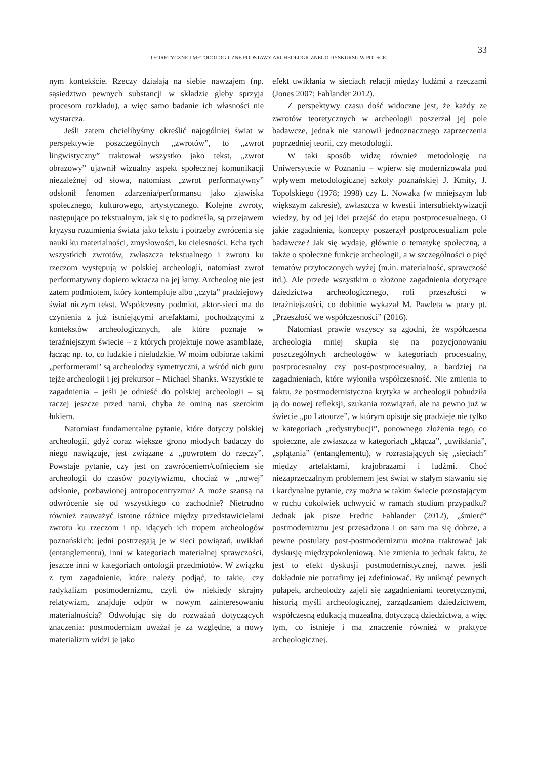33
TEORETYCZNE I METODOLOGICZNE PODSTAWY ARCHEOLOGICZNEGO DYSKURSU W POLSCE
nym kontekście. Rzeczy działają na siebie nawzajem (np. sąsiedztwo pewnych substancji w składzie gleby sprzyja procesom rozkładu), a więc samo badanie ich własności nie wystarcza.
Jeśli zatem chcielibyśmy określić najogólniej świat w perspektywie poszczególnych „zwrotów”, to „zwrot lingwistyczny” traktował wszystko jako tekst, „zwrot obrazowy” ujawnił wizualny aspekt społecznej komunikacji niezależnej od słowa, natomiast „zwrot performatywny” odsłonił fenomen zdarzenia/performansu jako zjawiska społecznego, kulturowego, artystycznego. Kolejne zwroty, następujące po tekstualnym, jak się to podkreśla, są przejawem kryzysu rozumienia świata jako tekstu i potrzeby zwrócenia się nauki ku materialności, zmysłowości, ku cielesności. Echa tych wszystkich zwrotów, zwłaszcza tekstualnego i zwrotu ku rzeczom występują w polskiej archeologii, natomiast zwrot performatywny dopiero wkracza na jej łamy. Archeolog nie jest zatem podmiotem, który kontempluje albo „czyta” pradziejowy świat niczym tekst. Współczesny podmiot, aktor-sieci ma do czynienia z już istniejącymi artefaktami, pochodzącymi z kontekstów archeologicznych, ale które poznaje w teraźniejszym świecie – z których projektuje nowe asamblaże, łącząc np. to, co ludzkie i nieludzkie. W moim odbiorze takimi „performerami’ są archeolodzy symetryczni, a wśród nich guru tejże archeologii i jej prekursor – Michael Shanks. Wszystkie te zagadnienia – jeśli je odnieść do polskiej archeologii – są raczej jeszcze przed nami, chyba że ominą nas szerokim łukiem.
Natomiast fundamentalne pytanie, które dotyczy polskiej archeologii, gdyż coraz większe grono młodych badaczy do niego nawiązuje, jest związane z „powrotem do rzeczy”. Powstaje pytanie, czy jest on zawróceniem/cofnięciem się archeologii do czasów pozytywizmu, chociaż w „nowej” odsłonie, pozbawionej antropocentryzmu? A może szansą na odwrócenie się od wszystkiego co zachodnie? Nietrudno również zauważyć istotne różnice między przedstawicielami zwrotu ku rzeczom i np. idących ich tropem archeologów poznańskich: jedni postrzegają je w sieci powiązań, uwikłań (entanglementu), inni w kategoriach materialnej sprawczości, jeszcze inni w kategoriach ontologii przedmiotów. W związku z tym zagadnienie, które należy podjąć, to takie, czy radykalizm postmodernizmu, czyli ów niekiedy skrajny relatywizm, znajduje odpór w nowym zainteresowaniu materialnością? Odwołując się do rozważań dotyczących znaczenia: postmodernizm uważał je za względne, a nowy materializm widzi je jako
efekt uwikłania w sieciach relacji między ludźmi a rzeczami (Jones 2007; Fahlander 2012).
Z perspektywy czasu dość widoczne jest, że każdy ze zwrotów teoretycznych w archeologii poszerzał jej pole badawcze, jednak nie stanowił jednoznacznego zaprzeczenia poprzedniej teorii, czy metodologii.
W taki sposób widzę również metodologię na Uniwersytecie w Poznaniu – wpierw się modernizowała pod wpływem metodologicznej szkoły poznańskiej J. Kmity, J. Topolskiego (1978; 1998) czy L. Nowaka (w mniejszym lub większym zakresie), zwłaszcza w kwestii intersubiektywizacji wiedzy, by od jej idei przejść do etapu postprocesualnego. O jakie zagadnienia, koncepty poszerzył postprocesualizm pole badawcze? Jak się wydaje, głównie o tematykę społeczną, a także o społeczne funkcje archeologii, a w szczególności o pięć tematów przytoczonych wyżej (m.in. materialność, sprawczość itd.). Ale przede wszystkim o złożone zagadnienia dotyczące dziedzictwa archeologicznego, roli przeszłości w teraźniejszości, co dobitnie wykazał M. Pawleta w pracy pt. „Przeszłość we współczesności” (2016).
Natomiast prawie wszyscy są zgodni, że współczesna archeologia mniej skupia się na pozycjonowaniu poszczególnych archeologów w kategoriach procesualny, postprocesualny czy post-postprocesualny, a bardziej na zagadnieniach, które wyłoniła współczesność. Nie zmienia to faktu, że postmodernistyczna krytyka w archeologii pobudziła ją do nowej refleksji, szukania rozwiązań, ale na pewno już w świecie „po Latourze”, w którym opisuje się pradzieje nie tylko w kategoriach „redystrybucji”, ponownego złożenia tego, co społeczne, ale zwłaszcza w kategoriach „kłącza”, „uwikłania”, „splątania” (entanglementu), w rozrastających się „sieciach” między artefaktami, krajobrazami i ludźmi. Choć niezaprzeczalnym problemem jest świat w stałym stawaniu się i kardynalne pytanie, czy można w takim świecie pozostającym w ruchu cokolwiek uchwycić w ramach studium przypadku? Jednak jak pisze Fredric Fahlander (2012), „śmierć” postmodernizmu jest przesadzona i on sam ma się dobrze, a pewne postulaty post-postmodernizmu można traktować jak dyskusję międzypokoleniową. Nie zmienia to jednak faktu, że jest to efekt dyskusji postmodernistycznej, nawet jeśli dokładnie nie potrafimy jej zdefiniować. By uniknąć pewnych pułapek, archeolodzy zajęli się zagadnieniami teoretycznymi, historią myśli archeologicznej, zarządzaniem dziedzictwem, współczesną edukacją muzealną, dotyczącą dziedzictwa, a więc tym, co istnieje i ma znaczenie również w praktyce archeologicznej.